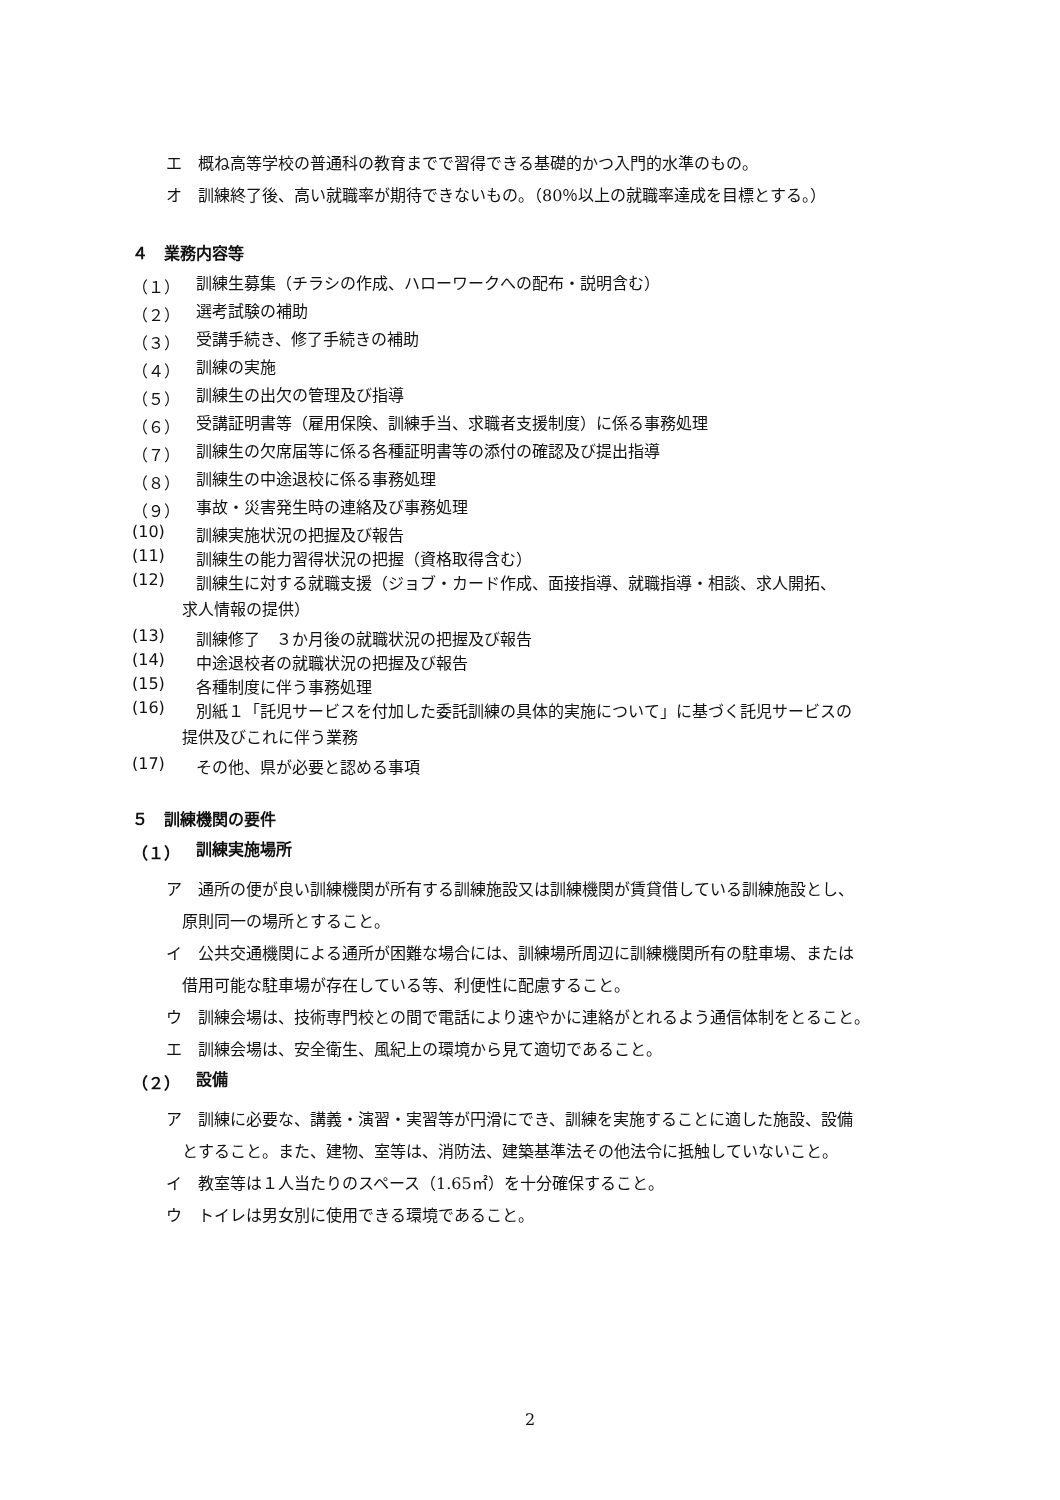エ　概ね高等学校の普通科の教育までで習得できる基礎的かつ入門的水準のもの。
オ　訓練終了後、高い就職率が期待できないもの。（80％以上の就職率達成を目標とする。）
４　業務内容等
（１） 訓練生募集（チラシの作成、ハローワークへの配布・説明含む）
（２） 選考試験の補助
（３） 受講手続き、修了手続きの補助
（４） 訓練の実施
（５） 訓練生の出欠の管理及び指導
（６） 受講証明書等（雇用保険、訓練手当、求職者支援制度）に係る事務処理
（７） 訓練生の欠席届等に係る各種証明書等の添付の確認及び提出指導
（８） 訓練生の中途退校に係る事務処理
（９） 事故・災害発生時の連絡及び事務処理
(10) 訓練実施状況の把握及び報告
(11) 訓練生の能力習得状況の把握（資格取得含む）
(12) 訓練生に対する就職支援（ジョブ・カード作成、面接指導、就職指導・相談、求人開拓、
求人情報の提供）
(13) 訓練修了　３か月後の就職状況の把握及び報告
(14) 中途退校者の就職状況の把握及び報告
(15) 各種制度に伴う事務処理
(16) 別紙１「託児サービスを付加した委託訓練の具体的実施について」に基づく託児サービスの
提供及びこれに伴う業務
(17) その他、県が必要と認める事項
５　訓練機関の要件
（１） 訓練実施場所
ア　通所の便が良い訓練機関が所有する訓練施設又は訓練機関が賃貸借している訓練施設とし、
原則同一の場所とすること。
イ　公共交通機関による通所が困難な場合には、訓練場所周辺に訓練機関所有の駐車場、または
借用可能な駐車場が存在している等、利便性に配慮すること。
ウ　訓練会場は、技術専門校との間で電話により速やかに連絡がとれるよう通信体制をとること。
エ　訓練会場は、安全衛生、風紀上の環境から見て適切であること。
（２） 設備
ア　訓練に必要な、講義・演習・実習等が円滑にでき、訓練を実施することに適した施設、設備
とすること。また、建物、室等は、消防法、建築基準法その他法令に抵触していないこと。
イ　教室等は１人当たりのスペース（1.65㎡）を十分確保すること。
ウ　トイレは男女別に使用できる環境であること。
2